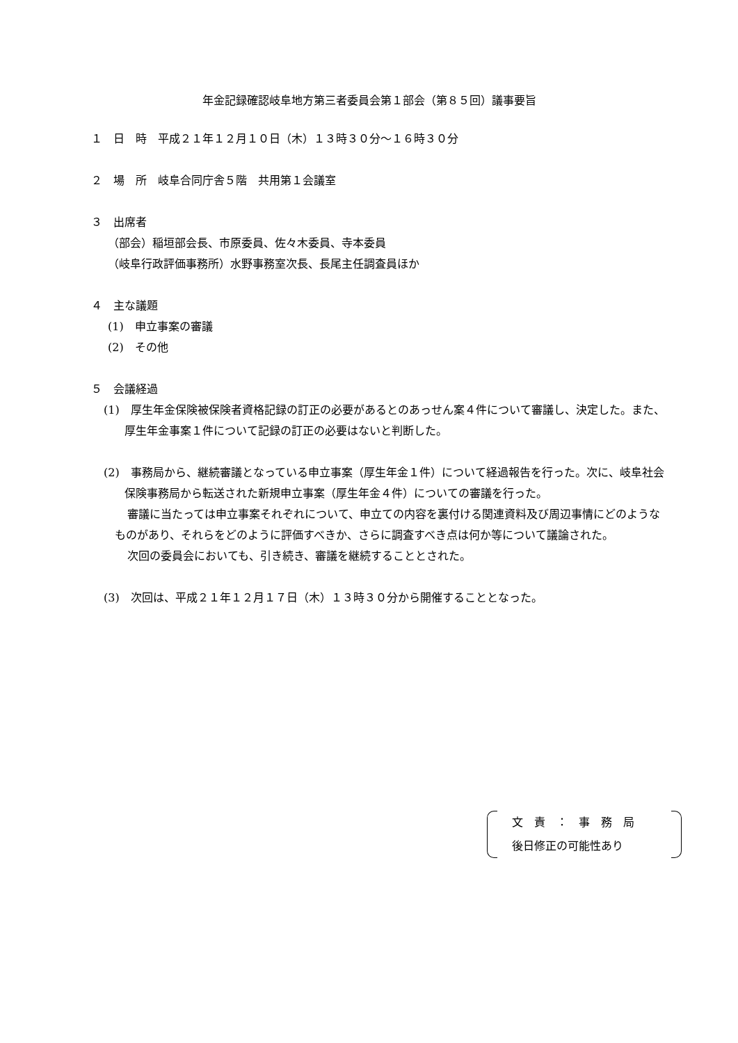年金記録確認岐阜地方第三者委員会第１部会（第８５回）議事要旨
１　日　時　平成２１年１２月１０日（木）１３時３０分～１６時３０分
２　場　所　岐阜合同庁舎５階　共用第１会議室
３　出席者
（部会）稲垣部会長、市原委員、佐々木委員、寺本委員
（岐阜行政評価事務所）水野事務室次長、長尾主任調査員ほか
４　主な議題
(1)　申立事案の審議
(2)　その他
５　会議経過
(1)　厚生年金保険被保険者資格記録の訂正の必要があるとのあっせん案４件について審議し、決定した。また、厚生年金事案１件について記録の訂正の必要はないと判断した。
(2)　事務局から、継続審議となっている申立事案（厚生年金１件）について経過報告を行った。次に、岐阜社会保険事務局から転送された新規申立事案（厚生年金４件）についての審議を行った。
審議に当たっては申立事案それぞれについて、申立ての内容を裏付ける関連資料及び周辺事情にどのようなものがあり、それらをどのように評価すべきか、さらに調査すべき点は何か等について議論された。
次回の委員会においても、引き続き、審議を継続することとされた。
(3)　次回は、平成２１年１２月１７日（木）１３時３０分から開催することとなった。
文　責　：　事　務　局
後日修正の可能性あり